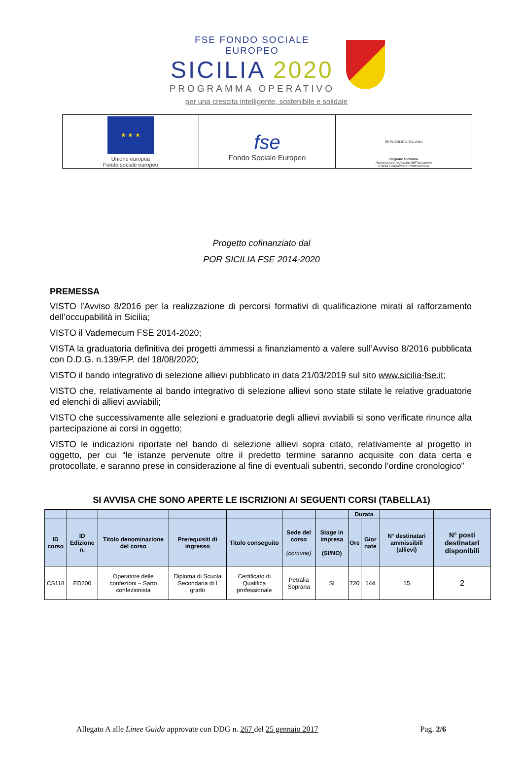FSE FONDO SOCIALE EUROPEO
SICILIA 2020
PROGRAMMA OPERATIVO
per una crescita intelligente, sostenibile e solidale
| ★ ★ ★ Unione europea Fondo sociale europeo | fse Fondo Sociale Europeo | REPUBBLICA ITALIANA Regione Siciliana Assessorato regionale dell'Istruzione e della Formazione Professionale |
Progetto cofinanziato dal
POR SICILIA FSE 2014-2020
PREMESSA
VISTO l’Avviso 8/2016 per la realizzazione di percorsi formativi di qualificazione mirati al rafforzamento dell’occupabilità in Sicilia;
VISTO il Vademecum FSE 2014-2020;
VISTA la graduatoria definitiva dei progetti ammessi a finanziamento a valere sull’Avviso 8/2016 pubblicata con D.D.G. n.139/F.P. del 18/08/2020;
VISTO il bando integrativo di selezione allievi pubblicato in data 21/03/2019 sul sito www.sicilia-fse.it;
VISTO che, relativamente al bando integrativo di selezione allievi sono state stilate le relative graduatorie ed elenchi di allievi avviabili;
VISTO che successivamente alle selezioni e graduatorie degli allievi avviabili si sono verificate rinunce alla partecipazione ai corsi in oggetto;
VISTO le indicazioni riportate nel bando di selezione allievi sopra citato, relativamente al progetto in oggetto, per cui “le istanze pervenute oltre il predetto termine saranno acquisite con data certa e protocollate, e saranno prese in considerazione al fine di eventuali subentri, secondo l’ordine cronologico”
SI AVVISA CHE SONO APERTE LE ISCRIZIONI AI SEGUENTI CORSI (TABELLA1)
| | | | | | | | Durata | | | |
| --- | --- | --- | --- | --- | --- | --- | --- | --- | --- | --- |
| ID corso | ID Edizione n. | Titolo denominazione del corso | Prerequisiti di ingresso | Titolo conseguito | Sede del corso (comune) | Stage in impresa (SI/NO) | Ore | Gior nate | N° destinatari ammissibili (allievi) | N° posti destinatari disponibili |
| CS118 | ED200 | Operatore delle confezioni – Sarto confezionista | Diploma di Scuola Secondaria di I grado | Certificato di Qualifica professionale | Petralia Soprana | SI | 720 | 144 | 15 | 2 |
Allegato A alle Linee Guida approvate con DDG n. 267 del 25 gennaio 2017 Pag. 2/6